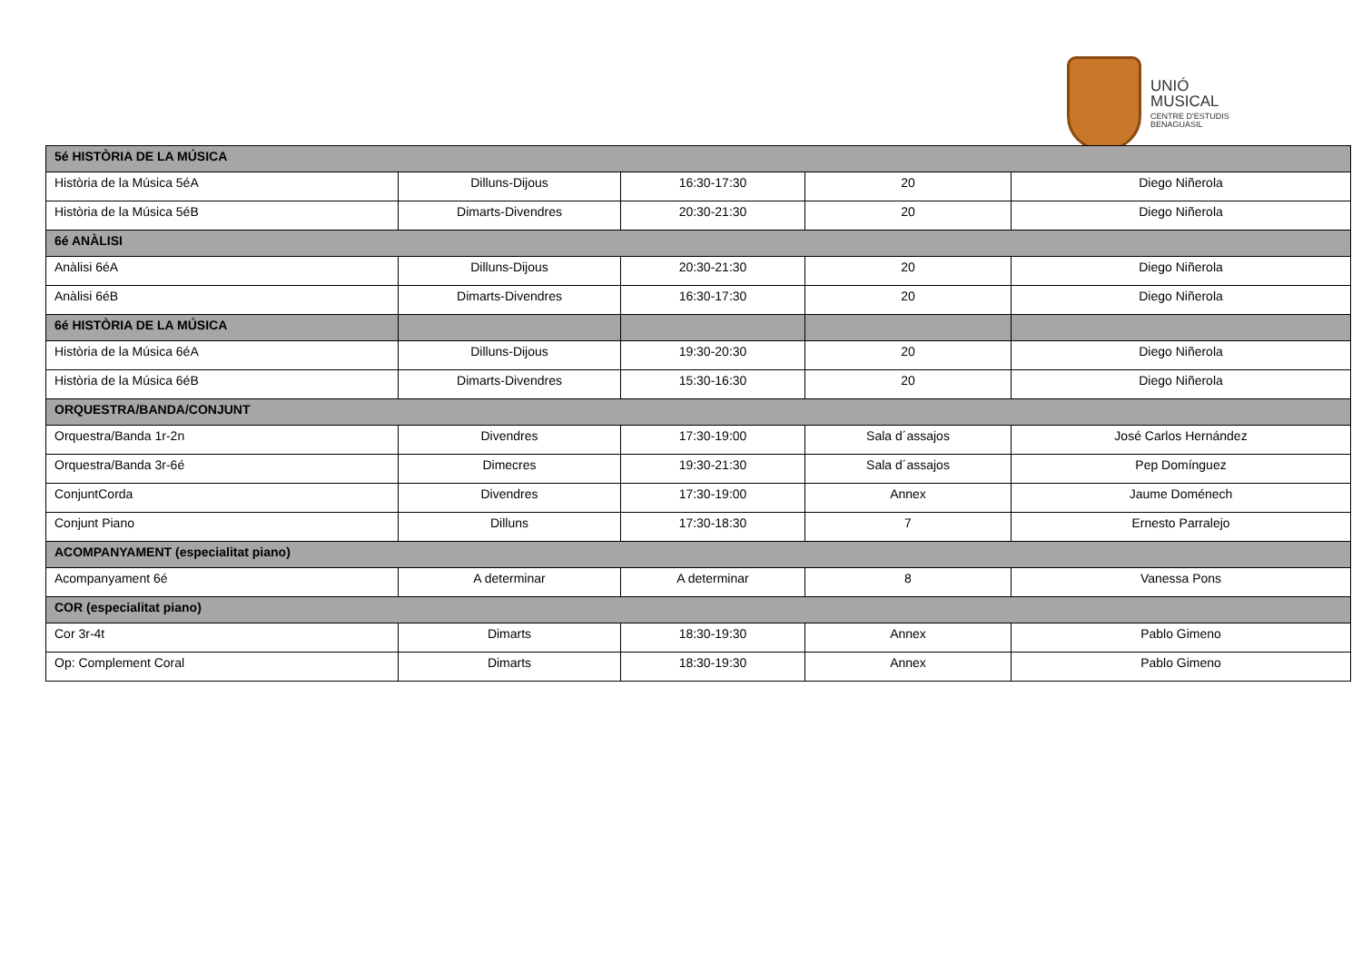UNIÓ
MUSICAL
CENTRE D'ESTUDIS
BENAGUASIL
| 5é HISTÒRIA DE LA MÚSICA | | | | |
| Història de la Música 5éA | Dilluns-Dijous | 16:30-17:30 | 20 | Diego Niñerola |
| Història de la Música 5éB | Dimarts-Divendres | 20:30-21:30 | 20 | Diego Niñerola |
| 6é ANÀLISI | | | | |
| Anàlisi 6éA | Dilluns-Dijous | 20:30-21:30 | 20 | Diego Niñerola |
| Anàlisi 6éB | Dimarts-Divendres | 16:30-17:30 | 20 | Diego Niñerola |
| 6é HISTÒRIA DE LA MÚSICA | | | | |
| Història de la Música 6éA | Dilluns-Dijous | 19:30-20:30 | 20 | Diego Niñerola |
| Història de la Música 6éB | Dimarts-Divendres | 15:30-16:30 | 20 | Diego Niñerola |
| ORQUESTRA/BANDA/CONJUNT | | | | |
| Orquestra/Banda 1r-2n | Divendres | 17:30-19:00 | Sala d´assajos | José Carlos Hernández |
| Orquestra/Banda 3r-6é | Dimecres | 19:30-21:30 | Sala d´assajos | Pep Domínguez |
| ConjuntCorda | Divendres | 17:30-19:00 | Annex | Jaume Doménech |
| Conjunt Piano | Dilluns | 17:30-18:30 | 7 | Ernesto Parralejo |
| ACOMPANYAMENT (especialitat piano) | | | | |
| Acompanyament 6é | A determinar | A determinar | 8 | Vanessa Pons |
| COR (especialitat piano) | | | | |
| Cor 3r-4t | Dimarts | 18:30-19:30 | Annex | Pablo Gimeno |
| Op: Complement Coral | Dimarts | 18:30-19:30 | Annex | Pablo Gimeno |